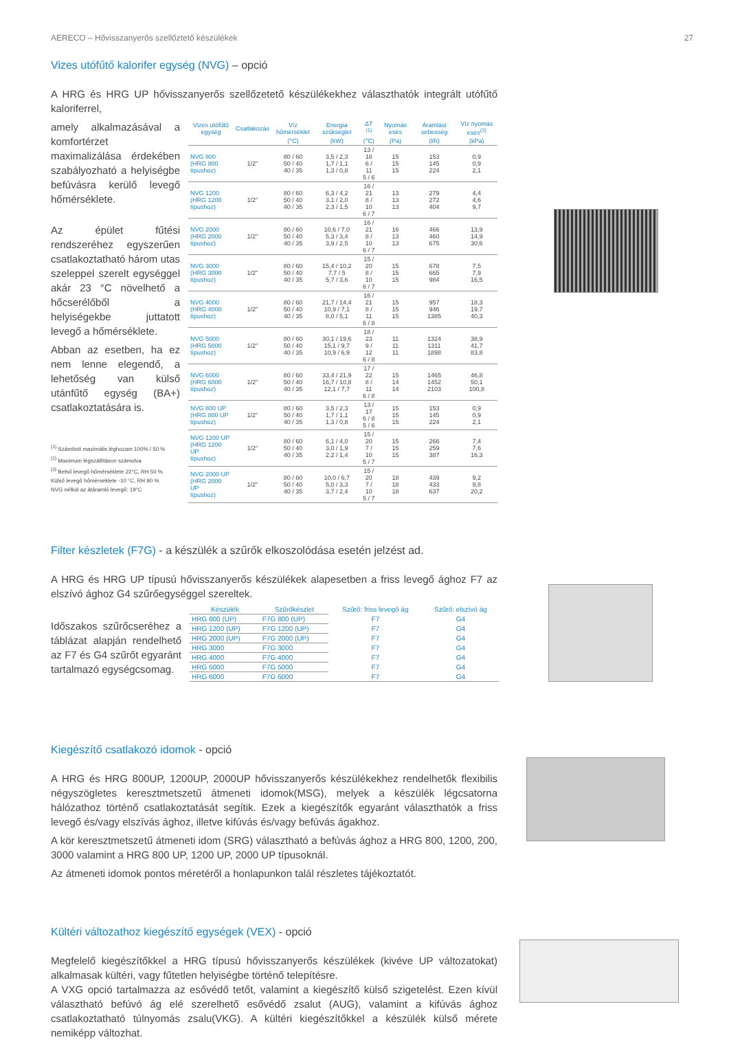AERECO – Hővisszanyerős szellőztető készülékek 27
Vizes utófűtő kalorifer egység (NVG) – opció
A HRG és HRG UP hővisszanyerős szellőzetető készülékekhez választhatók integrált utófűtő kaloriferrel,
amely alkalmazásával a komfortérzet maximalizálása érdekében szabályozható a helyiségbe befúvásra kerülő levegő hőmérséklete.
Az épület fűtési rendszeréhez egyszerűen csatlakoztatható három utas szeleppel szerelt egységgel akár 23 °C növelhető a hőcserélőből a helyiségekbe juttatott levegő a hőmérséklete.
Abban az esetben, ha ez nem lenne elegendő, a lehetőség van külső utánfűtő egység (BA+) csatlakoztatására is.
<sup>(1)</sup> Számított maximális léghozam 100% / 50 %
<sup>(2)</sup> Maximum légszállításon számolva
<sup>(3)</sup> Belső levegő hőmérséklete 22°C, RH 50 %
Külső levegő hőmérséklete -10 °C, RH 90 %
NVG nélkül az átáramló levegő: 19°C
| Vizes utófűtő egység | Csatlakozás | Víz hőmérséklet | Energia szükséglet | ΔT <sup>(1)</sup> | Nyomás esés | Áramlási sebesség | Víz nyomás esés<sup>(2)</sup> |
| --- | --- | --- | --- | --- | --- | --- | --- |
| | | (°C) | (kW) | (°C) | (Pa) | (l/h) | (kPa) |
| NVG 800 (HRG 800 típushoz) | 1/2'' | 80 / 60 50 / 40 40 / 35 | 3,5 / 2,3 1,7 / 1,1 1,3 / 0,8 | 13 / 18 6 / 11 5 / 6 | 15 15 15 | 153 145 224 | 0,9 0,9 2,1 |
| NVG 1200 (HRG 1200 típushoz) | 1/2'' | 80 / 60 50 / 40 40 / 35 | 6,3 / 4,2 3,1 / 2,0 2,3 / 1,5 | 16 / 21 8 / 10 6 / 7 | 13 13 13 | 279 272 404 | 4,4 4,6 9,7 |
| NVG 2000 (HRG 2000 típushoz) | 1/2'' | 80 / 60 50 / 40 40 / 35 | 10,6 / 7,0 5,3 / 3,4 3,9 / 2,5 | 16 / 21 8 / 10 6 / 7 | 16 13 13 | 466 460 675 | 13,9 14,9 30,6 |
| NVG 3000 (HRG 3000 típushoz) | 1/2'' | 80 / 60 50 / 40 40 / 35 | 15,4 / 10,2 7,7 / 5 5,7 / 3,6 | 15 / 20 8 / 10 6 / 7 | 15 15 15 | 678 665 984 | 7,5 7,9 16,5 |
| NVG 4000 (HRG 4000 típushoz) | 1/2'' | 80 / 60 50 / 40 40 / 35 | 21,7 / 14,4 10,9 / 7,1 8,0 / 5,1 | 16 / 21 8 / 11 6 / 8 | 15 15 15 | 957 946 1385 | 18,3 19,7 40,3 |
| NVG 5000 (HRG 5000 típushoz) | 1/2'' | 80 / 60 50 / 40 40 / 35 | 30,1 / 19,6 15,1 / 9,7 10,9 / 6,9 | 18 / 23 9 / 12 6 / 8 | 11 11 11 | 1324 1311 1898 | 38,9 41,7 83,8 |
| NVG 6000 (HRG 6000 típushoz) | 1/2'' | 80 / 60 50 / 40 40 / 35 | 33,4 / 21,9 16,7 / 10,8 12,1 / 7,7 | 17 / 22 8 / 11 6 / 8 | 15 14 14 | 1465 1452 2103 | 46,8 50,1 100,8 |
| NVG 800 UP (HRG 800 UP típushoz) | 1/2'' | 80 / 60 50 / 40 40 / 35 | 3,5 / 2,3 1,7 / 1,1 1,3 / 0,8 | 13 / 17 6 / 8 5 / 6 | 15 15 15 | 153 145 224 | 0,9 0,9 2,1 |
| NVG 1200 UP (HRG 1200 UP típushoz) | 1/2'' | 80 / 60 50 / 40 40 / 35 | 6,1 / 4,0 3,0 / 1,9 2,2 / 1,4 | 15 / 20 7 / 10 5 / 7 | 15 15 15 | 266 259 387 | 7,4 7,6 16,3 |
| NVG 2000 UP (HRG 2000 UP típushoz) | 1/2'' | 80 / 60 50 / 40 40 / 35 | 10,0 / 6,7 5,0 / 3,3 3,7 / 2,4 | 15 / 20 7 / 10 5 / 7 | 18 18 18 | 439 433 637 | 9,2 9,8 20,2 |
Filter készletek (F7G) - a készülék a szűrők elkoszolódása esetén jelzést ad.
A HRG és HRG UP típusú hővisszanyerős készülékek alapesetben a friss levegő ághoz F7 az elszívó ághoz G4 szűrőegységgel szereltek.
Időszakos szűrőcseréhez a táblázat alapján rendelhető az F7 és G4 szűrőt egyaránt tartalmazó egységcsomag.
| Készülék | Szűrőkészlet | Szűrő: friss levegő ág | Szűrő: elszívó ág |
| --- | --- | --- | --- |
| HRG 800 (UP) | F7G 800 (UP) | F7 | G4 |
| HRG 1200 (UP) | F7G 1200 (UP) | F7 | G4 |
| HRG 2000 (UP) | F7G 2000 (UP) | F7 | G4 |
| HRG 3000 | F7G 3000 | F7 | G4 |
| HRG 4000 | F7G 4000 | F7 | G4 |
| HRG 5000 | F7G 5000 | F7 | G4 |
| HRG 6000 | F7G 6000 | F7 | G4 |
Kiegészítő csatlakozó idomok - opció
A HRG és HRG 800UP, 1200UP, 2000UP hővisszanyerős készülékekhez rendelhetők flexibilis négyszögletes keresztmetszetű átmeneti idomok(MSG), melyek a készülék légcsatorna hálózathoz történő csatlakoztatását segítik. Ezek a kiegészítők egyaránt választhatók a friss levegő és/vagy elszívás ághoz, illetve kifúvás és/vagy befúvás ágakhoz.
A kör keresztmetszetű átmeneti idom (SRG) választható a befúvás ághoz a HRG 800, 1200, 200, 3000 valamint a HRG 800 UP, 1200 UP, 2000 UP típusoknál.
Az átmeneti idomok pontos méretéről a honlapunkon talál részletes tájékoztatót.
Kültéri változathoz kiegészítő egységek (VEX) - opció
Megfelelő kiegészítőkkel a HRG típusú hővisszanyerős készülékek (kivéve UP változatokat) alkalmasak kültéri, vagy fűtetlen helyiségbe történő telepítésre.
A VXG opció tartalmazza az esővédő tetőt, valamint a kiegészítő külső szigetelést. Ezen kívül választható befúvó ág elé szerelhető esővédő zsalut (AUG), valamint a kifúvás ághoz csatlakoztatható túlnyomás zsalu(VKG). A kültéri kiegészítőkkel a készülék külső mérete nemiképp változhat.